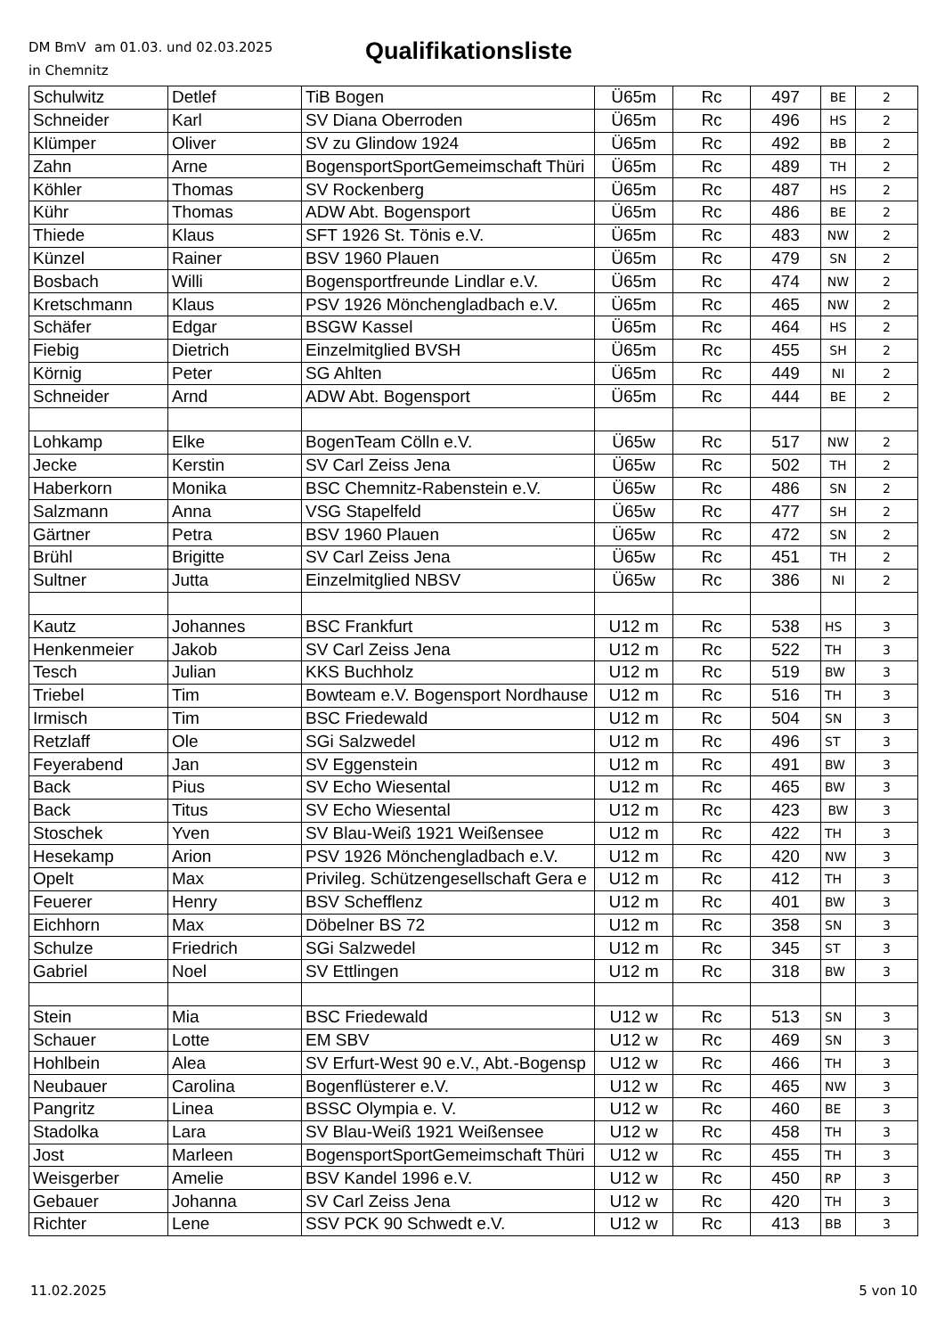DM BmV am 01.03. und 02.03.2025
in Chemnitz
Qualifikationsliste
| Schulwitz | Detlef | TiB Bogen | Ü65m | Rc | 497 | BE | 2 |
| Schneider | Karl | SV Diana Oberroden | Ü65m | Rc | 496 | HS | 2 |
| Klümper | Oliver | SV zu Glindow 1924 | Ü65m | Rc | 492 | BB | 2 |
| Zahn | Arne | BogensportSportGemeimschaft Thüri | Ü65m | Rc | 489 | TH | 2 |
| Köhler | Thomas | SV Rockenberg | Ü65m | Rc | 487 | HS | 2 |
| Kühr | Thomas | ADW Abt. Bogensport | Ü65m | Rc | 486 | BE | 2 |
| Thiede | Klaus | SFT 1926 St. Tönis e.V. | Ü65m | Rc | 483 | NW | 2 |
| Künzel | Rainer | BSV 1960 Plauen | Ü65m | Rc | 479 | SN | 2 |
| Bosbach | Willi | Bogensportfreunde Lindlar e.V. | Ü65m | Rc | 474 | NW | 2 |
| Kretschmann | Klaus | PSV 1926 Mönchengladbach e.V. | Ü65m | Rc | 465 | NW | 2 |
| Schäfer | Edgar | BSGW Kassel | Ü65m | Rc | 464 | HS | 2 |
| Fiebig | Dietrich | Einzelmitglied BVSH | Ü65m | Rc | 455 | SH | 2 |
| Körnig | Peter | SG Ahlten | Ü65m | Rc | 449 | NI | 2 |
| Schneider | Arnd | ADW Abt. Bogensport | Ü65m | Rc | 444 | BE | 2 |
| Lohkamp | Elke | BogenTeam Cölln e.V. | Ü65w | Rc | 517 | NW | 2 |
| Jecke | Kerstin | SV Carl Zeiss Jena | Ü65w | Rc | 502 | TH | 2 |
| Haberkorn | Monika | BSC Chemnitz-Rabenstein e.V. | Ü65w | Rc | 486 | SN | 2 |
| Salzmann | Anna | VSG Stapelfeld | Ü65w | Rc | 477 | SH | 2 |
| Gärtner | Petra | BSV 1960 Plauen | Ü65w | Rc | 472 | SN | 2 |
| Brühl | Brigitte | SV Carl Zeiss Jena | Ü65w | Rc | 451 | TH | 2 |
| Sultner | Jutta | Einzelmitglied NBSV | Ü65w | Rc | 386 | NI | 2 |
| Kautz | Johannes | BSC Frankfurt | U12 m | Rc | 538 | HS | 3 |
| Henkenmeier | Jakob | SV Carl Zeiss Jena | U12 m | Rc | 522 | TH | 3 |
| Tesch | Julian | KKS Buchholz | U12 m | Rc | 519 | BW | 3 |
| Triebel | Tim | Bowteam e.V. Bogensport Nordhause | U12 m | Rc | 516 | TH | 3 |
| Irmisch | Tim | BSC Friedewald | U12 m | Rc | 504 | SN | 3 |
| Retzlaff | Ole | SGi Salzwedel | U12 m | Rc | 496 | ST | 3 |
| Feyerabend | Jan | SV Eggenstein | U12 m | Rc | 491 | BW | 3 |
| Back | Pius | SV Echo Wiesental | U12 m | Rc | 465 | BW | 3 |
| Back | Titus | SV Echo Wiesental | U12 m | Rc | 423 | BW | 3 |
| Stoschek | Yven | SV Blau-Weiß 1921 Weißensee | U12 m | Rc | 422 | TH | 3 |
| Hesekamp | Arion | PSV 1926 Mönchengladbach e.V. | U12 m | Rc | 420 | NW | 3 |
| Opelt | Max | Privileg. Schützengesellschaft Gera e | U12 m | Rc | 412 | TH | 3 |
| Feuerer | Henry | BSV Schefflenz | U12 m | Rc | 401 | BW | 3 |
| Eichhorn | Max | Döbelner BS 72 | U12 m | Rc | 358 | SN | 3 |
| Schulze | Friedrich | SGi Salzwedel | U12 m | Rc | 345 | ST | 3 |
| Gabriel | Noel | SV Ettlingen | U12 m | Rc | 318 | BW | 3 |
| Stein | Mia | BSC Friedewald | U12 w | Rc | 513 | SN | 3 |
| Schauer | Lotte | EM SBV | U12 w | Rc | 469 | SN | 3 |
| Hohlbein | Alea | SV Erfurt-West 90 e.V., Abt.-Bogensp | U12 w | Rc | 466 | TH | 3 |
| Neubauer | Carolina | Bogenflüsterer e.V. | U12 w | Rc | 465 | NW | 3 |
| Pangritz | Linea | BSSC Olympia e. V. | U12 w | Rc | 460 | BE | 3 |
| Stadolka | Lara | SV Blau-Weiß 1921 Weißensee | U12 w | Rc | 458 | TH | 3 |
| Jost | Marleen | BogensportSportGemeimschaft Thüri | U12 w | Rc | 455 | TH | 3 |
| Weisgerber | Amelie | BSV Kandel 1996 e.V. | U12 w | Rc | 450 | RP | 3 |
| Gebauer | Johanna | SV Carl Zeiss Jena | U12 w | Rc | 420 | TH | 3 |
| Richter | Lene | SSV PCK 90 Schwedt e.V. | U12 w | Rc | 413 | BB | 3 |
11.02.2025 5 von 10